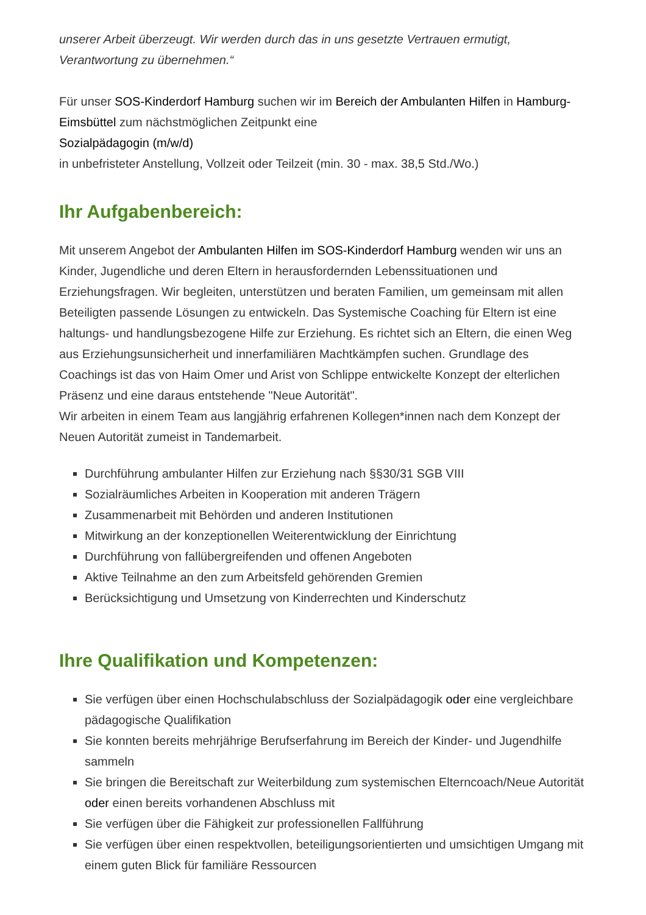unserer Arbeit überzeugt. Wir werden durch das in uns gesetzte Vertrauen ermutigt, Verantwortung zu übernehmen.“
Für unser SOS-Kinderdorf Hamburg suchen wir im Bereich der Ambulanten Hilfen in Hamburg-Eimsbüttel zum nächstmöglichen Zeitpunkt eine
Sozialpädagogin (m/w/d)
in unbefristeter Anstellung, Vollzeit oder Teilzeit (min. 30 - max. 38,5 Std./Wo.)
Ihr Aufgabenbereich:
Mit unserem Angebot der Ambulanten Hilfen im SOS-Kinderdorf Hamburg wenden wir uns an Kinder, Jugendliche und deren Eltern in herausfordernden Lebenssituationen und Erziehungsfragen. Wir begleiten, unterstützen und beraten Familien, um gemeinsam mit allen Beteiligten passende Lösungen zu entwickeln. Das Systemische Coaching für Eltern ist eine haltungs- und handlungsbezogene Hilfe zur Erziehung. Es richtet sich an Eltern, die einen Weg aus Erziehungsunsicherheit und innerfamiliären Machtkämpfen suchen. Grundlage des Coachings ist das von Haim Omer und Arist von Schlippe entwickelte Konzept der elterlichen Präsenz und eine daraus entstehende "Neue Autorität".
Wir arbeiten in einem Team aus langjährig erfahrenen Kollegen*innen nach dem Konzept der Neuen Autorität zumeist in Tandemarbeit.
Durchführung ambulanter Hilfen zur Erziehung nach §§30/31 SGB VIII
Sozialräumliches Arbeiten in Kooperation mit anderen Trägern
Zusammenarbeit mit Behörden und anderen Institutionen
Mitwirkung an der konzeptionellen Weiterentwicklung der Einrichtung
Durchführung von fallübergreifenden und offenen Angeboten
Aktive Teilnahme an den zum Arbeitsfeld gehörenden Gremien
Berücksichtigung und Umsetzung von Kinderrechten und Kinderschutz
Ihre Qualifikation und Kompetenzen:
Sie verfügen über einen Hochschulabschluss der Sozialpädagogik oder eine vergleichbare pädagogische Qualifikation
Sie konnten bereits mehrjährige Berufserfahrung im Bereich der Kinder- und Jugendhilfe sammeln
Sie bringen die Bereitschaft zur Weiterbildung zum systemischen Elterncoach/Neue Autorität oder einen bereits vorhandenen Abschluss mit
Sie verfügen über die Fähigkeit zur professionellen Fallführung
Sie verfügen über einen respektvollen, beteiligungsorientierten und umsichtigen Umgang mit einem guten Blick für familiäre Ressourcen